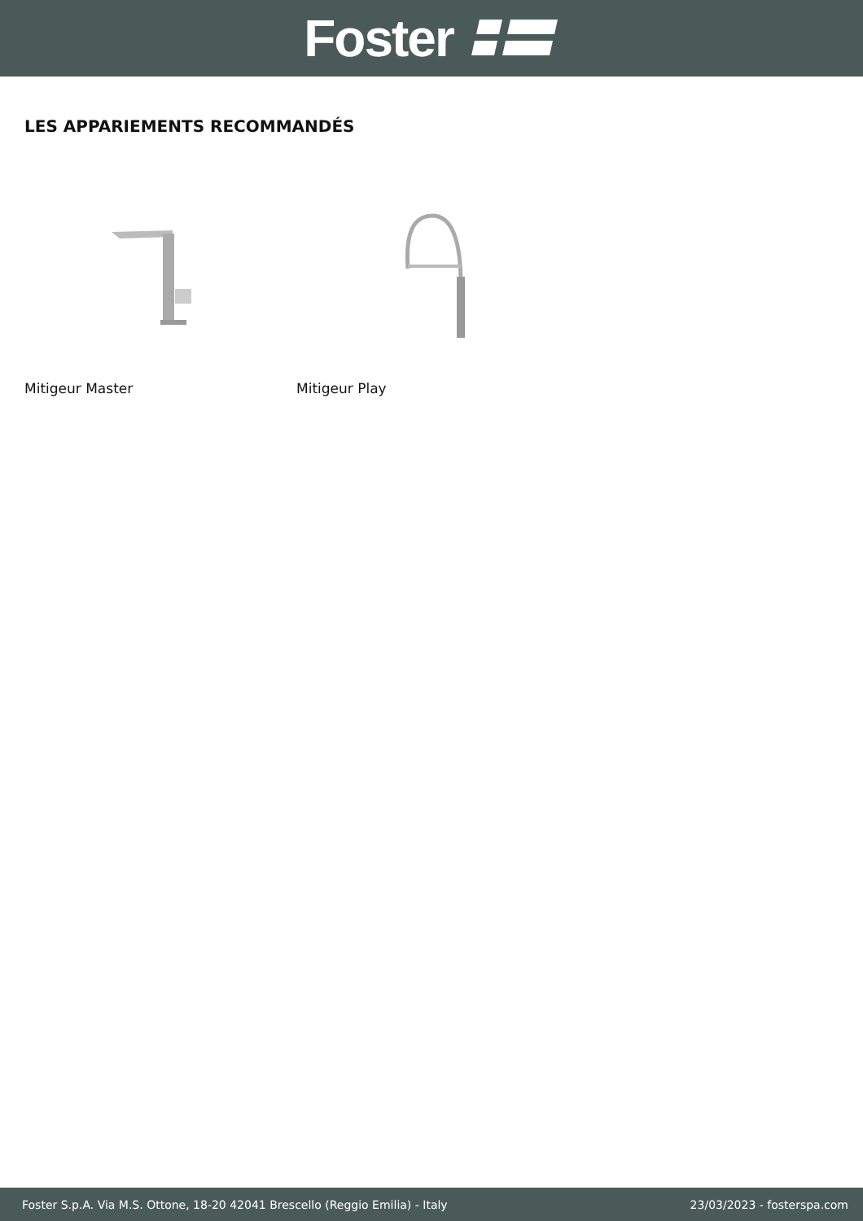Foster
LES APPARIEMENTS RECOMMANDÉS
Mitigeur Master Mitigeur Play
Foster S.p.A. Via M.S. Ottone, 18-20 42041 Brescello (Reggio Emilia) - Italy 23/03/2023 - fosterspa.com